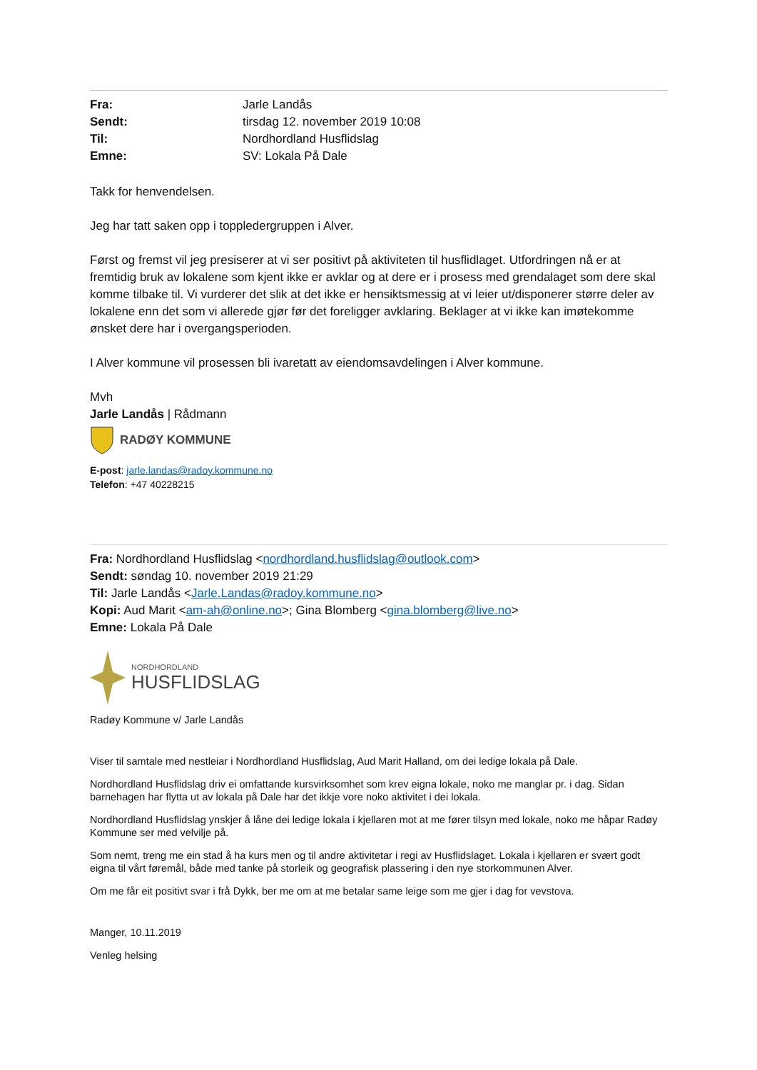| Fra: | Jarle Landås |
| Sendt: | tirsdag 12. november 2019 10:08 |
| Til: | Nordhordland Husflidslag |
| Emne: | SV: Lokala På Dale |
Takk for henvendelsen.
Jeg har tatt saken opp i toppledergruppen i Alver.
Først og fremst vil jeg presiserer at vi ser positivt på aktiviteten til husflidlaget. Utfordringen nå er at fremtidig bruk av lokalene som kjent ikke er avklar og at dere er i prosess med grendalaget som dere skal komme tilbake til. Vi vurderer det slik at det ikke er hensiktsmessig at vi leier ut/disponerer større deler av lokalene enn det som vi allerede gjør før det foreligger avklaring. Beklager at vi ikke kan imøtekomme ønsket dere har i overgangsperioden.
I Alver kommune vil prosessen bli ivaretatt av eiendomsavdelingen i Alver kommune.
Mvh
Jarle Landås | Rådmann
RADØY KOMMUNE
E-post: jarle.landas@radoy.kommune.no
Telefon: +47 40228215
Fra: Nordhordland Husflidslag <nordhordland.husflidslag@outlook.com>
Sendt: søndag 10. november 2019 21:29
Til: Jarle Landås <Jarle.Landas@radoy.kommune.no>
Kopi: Aud Marit <am-ah@online.no>; Gina Blomberg <gina.blomberg@live.no>
Emne: Lokala På Dale
NORDHORDLAND
HUSFLIDSLAG
Radøy Kommune v/ Jarle Landås
Viser til samtale med nestleiar i Nordhordland Husflidslag, Aud Marit Halland, om dei ledige lokala på Dale.
Nordhordland Husflidslag driv ei omfattande kursvirksomhet som krev eigna lokale, noko me manglar pr. i dag. Sidan barnehagen har flytta ut av lokala på Dale har det ikkje vore noko aktivitet i dei lokala.
Nordhordland Husflidslag ynskjer å låne dei ledige lokala i kjellaren mot at me fører tilsyn med lokale, noko me håpar Radøy Kommune ser med velvilje på.
Som nemt, treng me ein stad å ha kurs men og til andre aktivitetar i regi av Husflidslaget. Lokala i kjellaren er svært godt eigna til vårt føremål, både med tanke på storleik og geografisk plassering i den nye storkommunen Alver.
Om me får eit positivt svar i frå Dykk, ber me om at me betalar same leige som me gjer i dag for vevstova.
Manger, 10.11.2019
Venleg helsing